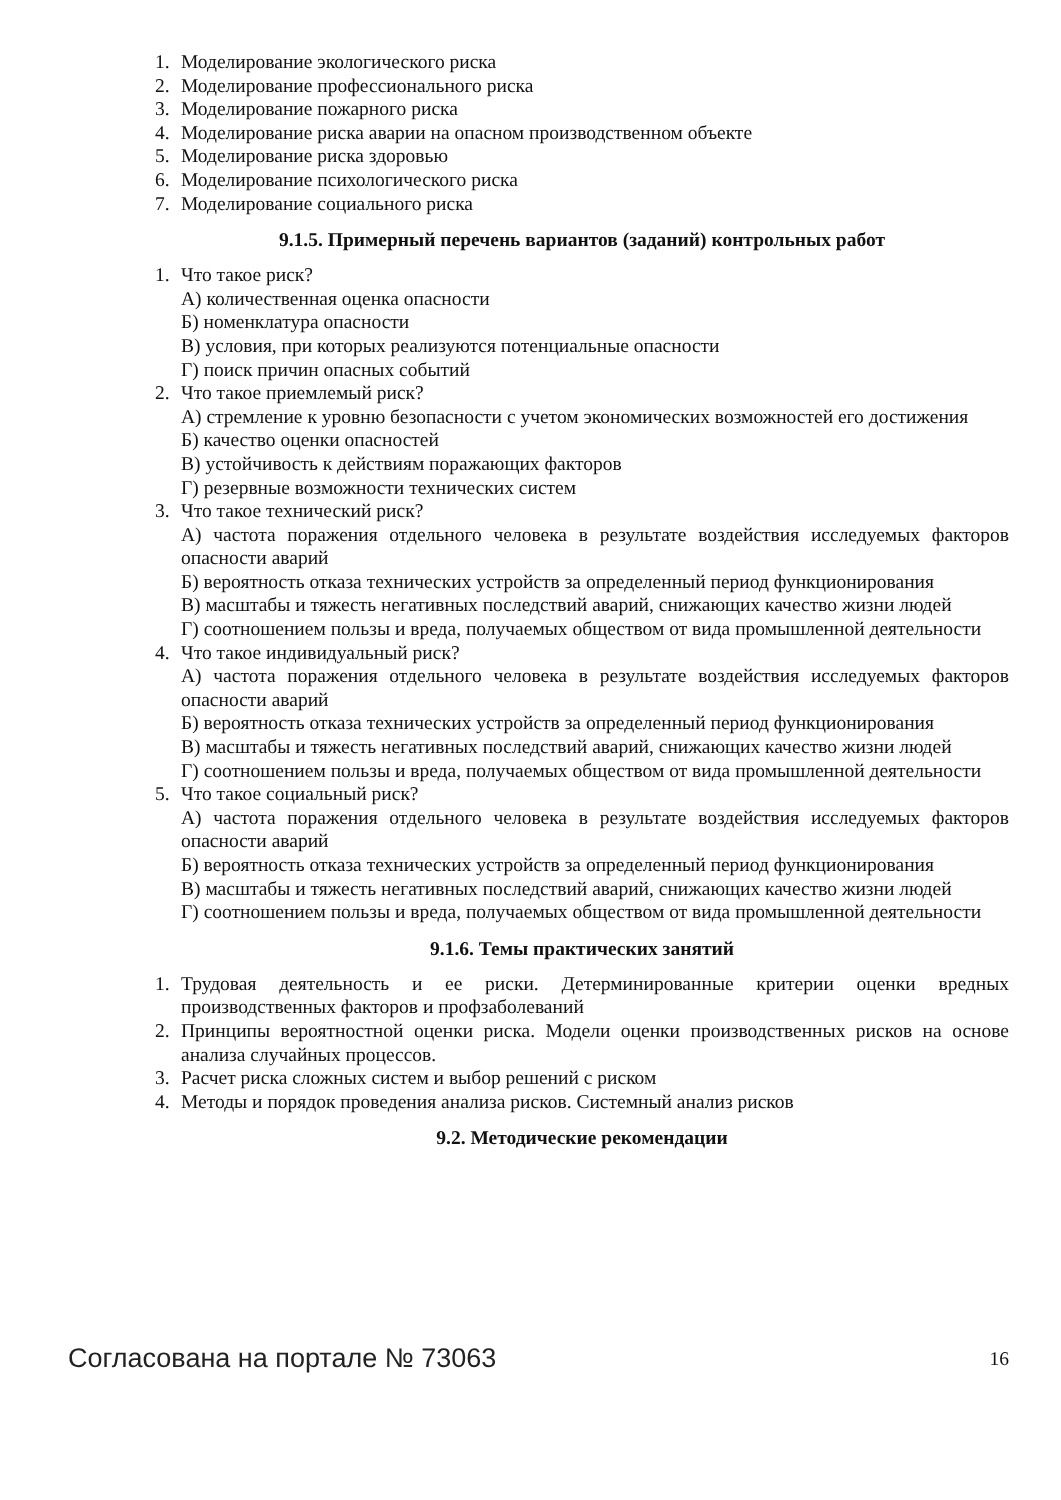1. Моделирование экологического риска
2. Моделирование профессионального риска
3. Моделирование пожарного риска
4. Моделирование риска аварии на опасном производственном объекте
5. Моделирование риска здоровью
6. Моделирование психологического риска
7. Моделирование социального риска
9.1.5. Примерный перечень вариантов (заданий) контрольных работ
1. Что такое риск?
А) количественная оценка опасности
Б) номенклатура опасности
В) условия, при которых реализуются потенциальные опасности
Г) поиск причин опасных событий
2. Что такое приемлемый риск?
А) стремление к уровню безопасности с учетом экономических возможностей его достижения
Б) качество оценки опасностей
В) устойчивость к действиям поражающих факторов
Г) резервные возможности технических систем
3. Что такое технический риск?
А) частота поражения отдельного человека в результате воздействия исследуемых факторов опасности аварий
Б) вероятность отказа технических устройств за определенный период функционирования
В) масштабы и тяжесть негативных последствий аварий, снижающих качество жизни людей
Г) соотношением пользы и вреда, получаемых обществом от вида промышленной деятельности
4. Что такое индивидуальный риск?
А) частота поражения отдельного человека в результате воздействия исследуемых факторов опасности аварий
Б) вероятность отказа технических устройств за определенный период функционирования
В) масштабы и тяжесть негативных последствий аварий, снижающих качество жизни людей
Г) соотношением пользы и вреда, получаемых обществом от вида промышленной деятельности
5. Что такое социальный риск?
А) частота поражения отдельного человека в результате воздействия исследуемых факторов опасности аварий
Б) вероятность отказа технических устройств за определенный период функционирования
В) масштабы и тяжесть негативных последствий аварий, снижающих качество жизни людей
Г) соотношением пользы и вреда, получаемых обществом от вида промышленной деятельности
9.1.6. Темы практических занятий
1. Трудовая деятельность и ее риски. Детерминированные критерии оценки вредных производственных факторов и профзаболеваний
2. Принципы вероятностной оценки риска. Модели оценки производственных рисков на основе анализа случайных процессов.
3. Расчет риска сложных систем и выбор решений с риском
4. Методы и порядок проведения анализа рисков. Системный анализ рисков
9.2. Методические рекомендации
Согласована на портале № 73063 16